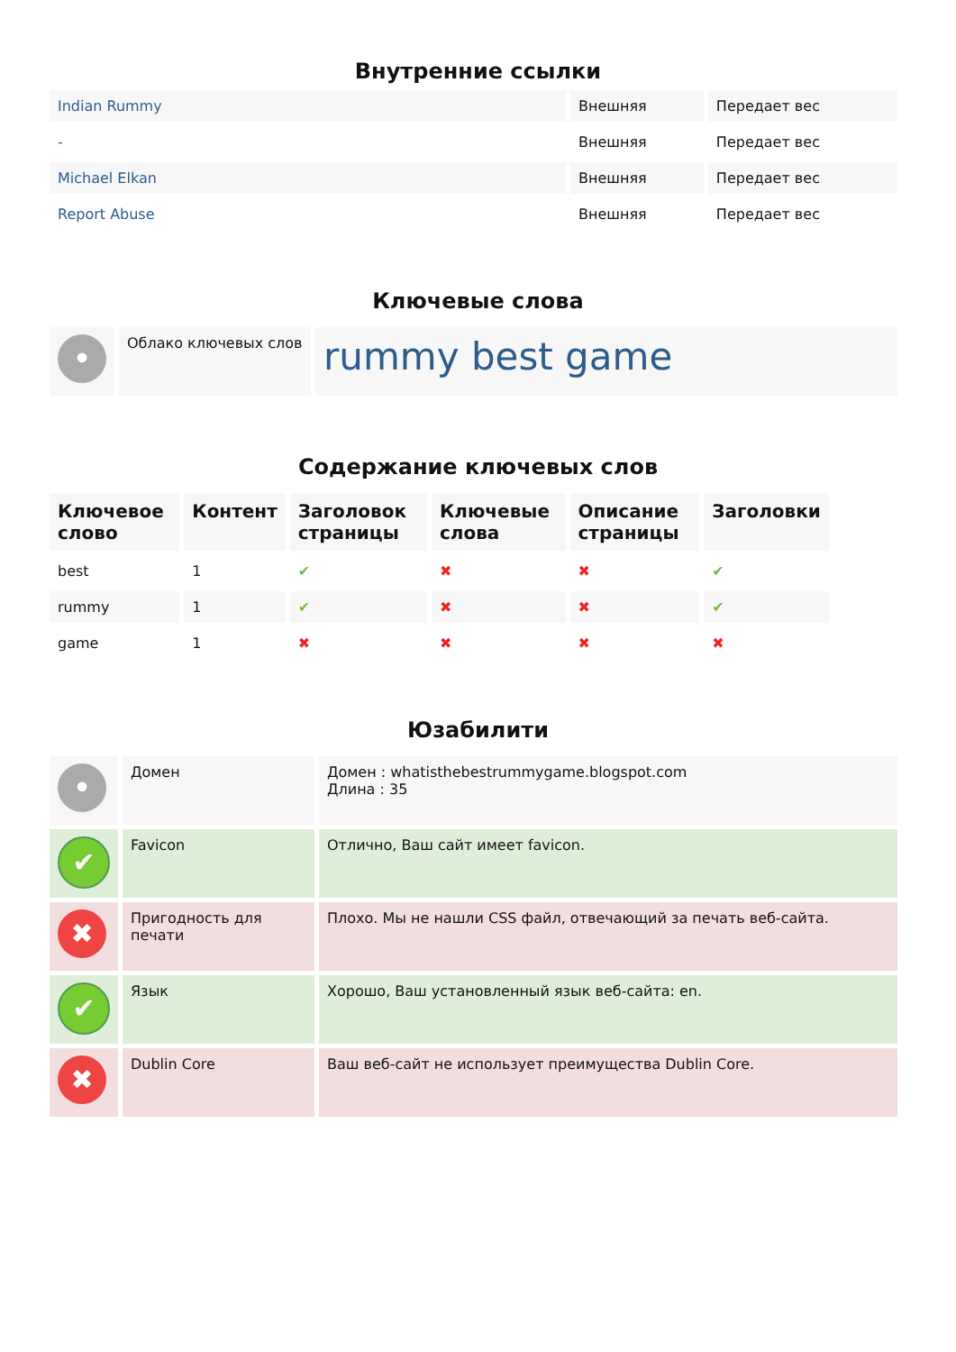Внутренние ссылки
| Indian Rummy | Внешняя | Передает вес |
| - | Внешняя | Передает вес |
| Michael Elkan | Внешняя | Передает вес |
| Report Abuse | Внешняя | Передает вес |
Ключевые слова
| • | Облако ключевых слов | rummy best game |
Содержание ключевых слов
| Ключевое слово | Контент | Заголовок страницы | Ключевые слова | Описание страницы | Заголовки |
| --- | --- | --- | --- | --- | --- |
| best | 1 | ✔ | ✖ | ✖ | ✔ |
| rummy | 1 | ✔ | ✖ | ✖ | ✔ |
| game | 1 | ✖ | ✖ | ✖ | ✖ |
Юзабилити
| • | Домен | Домен : whatisthebestrummygame.blogspot.com Длина : 35 |
| ✔ | Favicon | Отлично, Ваш сайт имеет favicon. |
| ✖ | Пригодность для печати | Плохо. Мы не нашли CSS файл, отвечающий за печать веб-сайта. |
| ✔ | Язык | Хорошо, Ваш установленный язык веб-сайта: en. |
| ✖ | Dublin Core | Ваш веб-сайт не использует преимущества Dublin Core. |